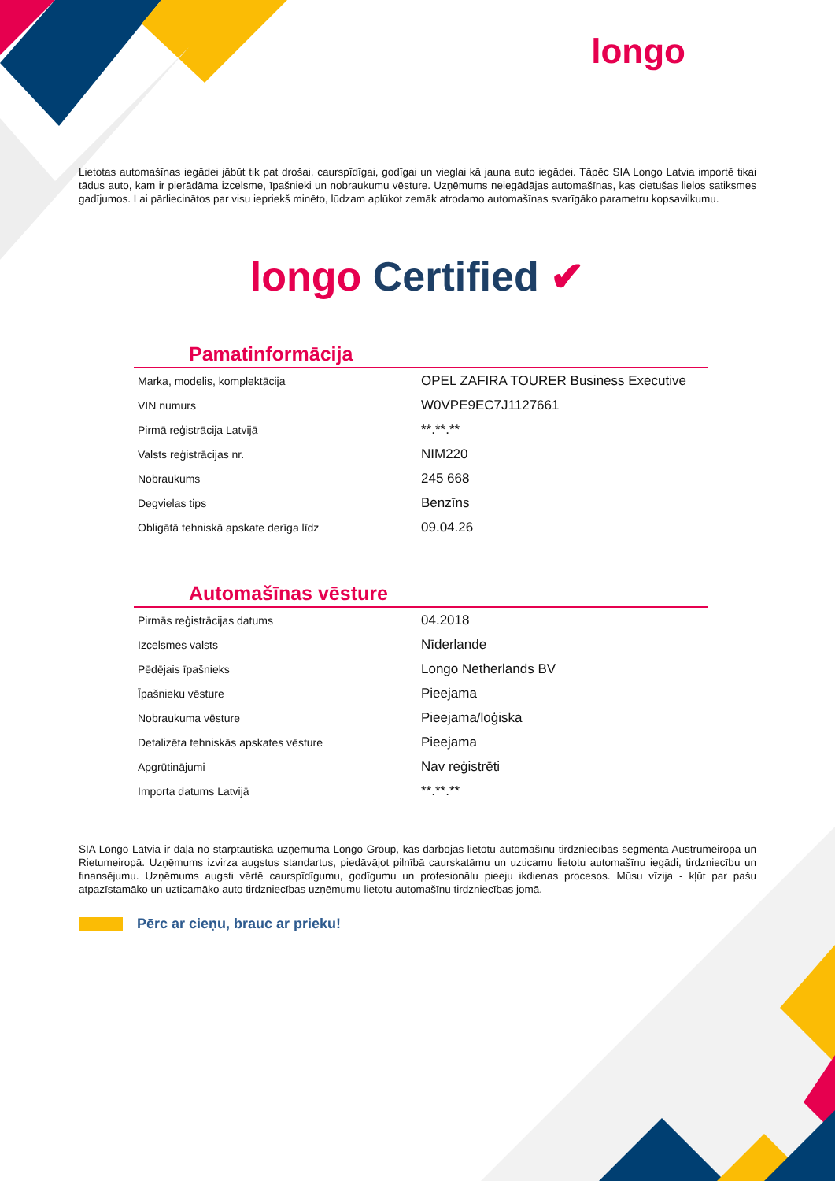longo
Lietotas automašīnas iegādei jābūt tik pat drošai, caurspīdīgai, godīgai un vieglai kā jauna auto iegādei. Tāpēc SIA Longo Latvia importē tikai tādus auto, kam ir pierādāma izcelsme, īpašnieki un nobraukumu vēsture. Uzņēmums neiegādājas automašīnas, kas cietušas lielos satiksmes gadījumos. Lai pārliecinātos par visu iepriekš minēto, lūdzam aplūkot zemāk atrodamo automašīnas svarīgāko parametru kopsavilkumu.
longo Certified ✔
Pamatinformācija
| Marka, modelis, komplektācija | OPEL ZAFIRA TOURER Business Executive |
| VIN numurs | W0VPE9EC7J1127661 |
| Pirmā reģistrācija Latvijā | **.**.** |
| Valsts reģistrācijas nr. | NIM220 |
| Nobraukums | 245 668 |
| Degvielas tips | Benzīns |
| Obligātā tehniskā apskate derīga līdz | 09.04.26 |
Automašīnas vēsture
| Pirmās reģistrācijas datums | 04.2018 |
| Izcelsmes valsts | Nīderlande |
| Pēdējais īpašnieks | Longo Netherlands BV |
| Īpašnieku vēsture | Pieejama |
| Nobraukuma vēsture | Pieejama/loģiska |
| Detalizēta tehniskās apskates vēsture | Pieejama |
| Apgrūtinājumi | Nav reģistrēti |
| Importa datums Latvijā | **.**.** |
SIA Longo Latvia ir daļa no starptautiska uzņēmuma Longo Group, kas darbojas lietotu automašīnu tirdzniecības segmentā Austrumeiropā un Rietumeiropā. Uzņēmums izvirza augstus standartus, piedāvājot pilnībā caurskatāmu un uzticamu lietotu automašīnu iegādi, tirdzniecību un finansējumu. Uzņēmums augsti vērtē caurspīdīgumu, godīgumu un profesionālu pieeju ikdienas procesos. Mūsu vīzija - kļūt par pašu atpazīstamāko un uzticamāko auto tirdzniecības uzņēmumu lietotu automašīnu tirdzniecības jomā.
Pērc ar cieņu, brauc ar prieku!